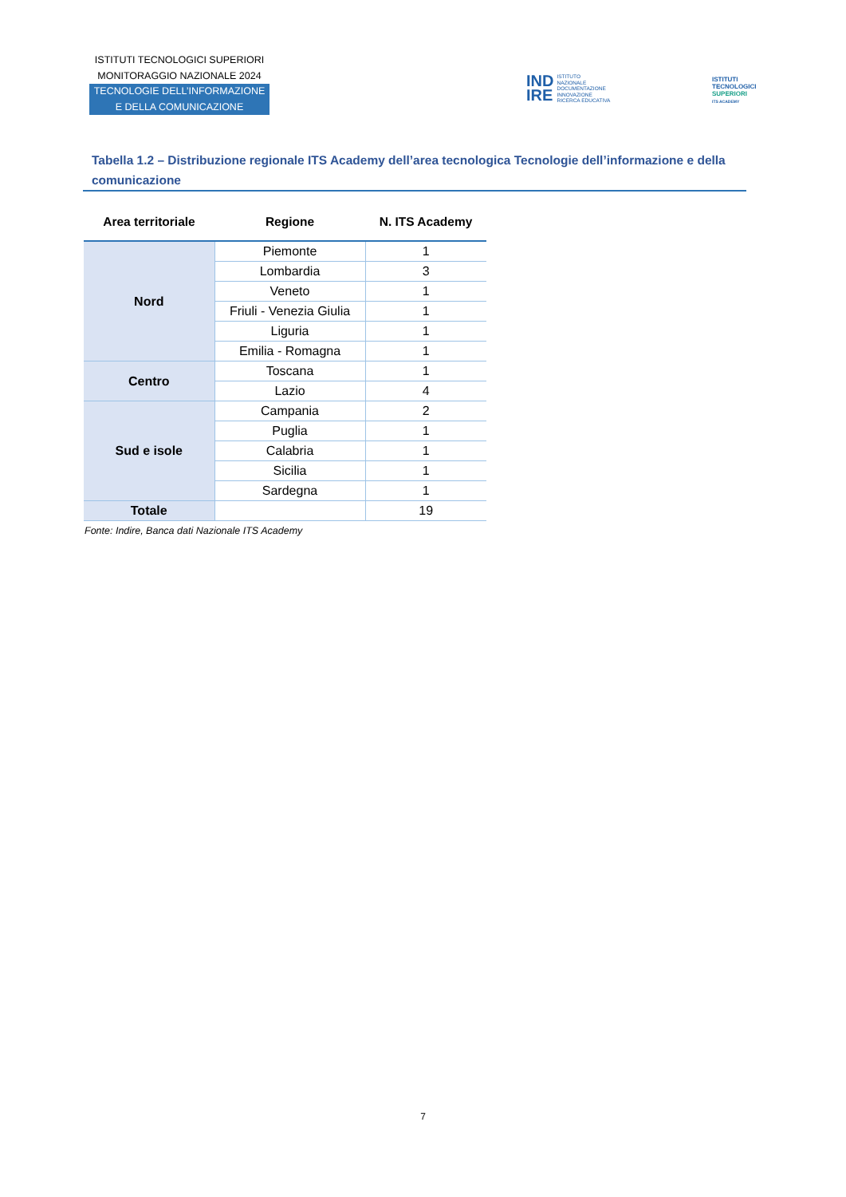ISTITUTI TECNOLOGICI SUPERIORI
MONITORAGGIO NAZIONALE 2024
TECNOLOGIE DELL’INFORMAZIONE
E DELLA COMUNICAZIONE
IND
IRE ISTITUTO
NAZIONALE
DOCUMENTAZIONE
INNOVAZIONE
RICERCA EDUCATIVA
ISTITUTI
TECNOLOGICI
SUPERIORI
ITS ACADEMY
Tabella 1.2 – Distribuzione regionale ITS Academy dell’area tecnologica Tecnologie dell’informazione e della comunicazione
| Area territoriale | Regione | N. ITS Academy |
| --- | --- | --- |
| Nord | Piemonte | 1 |
| | Lombardia | 3 |
| | Veneto | 1 |
| | Friuli - Venezia Giulia | 1 |
| | Liguria | 1 |
| | Emilia - Romagna | 1 |
| Centro | Toscana | 1 |
| | Lazio | 4 |
| Sud e isole | Campania | 2 |
| | Puglia | 1 |
| | Calabria | 1 |
| | Sicilia | 1 |
| | Sardegna | 1 |
| Totale | | 19 |
Fonte: Indire, Banca dati Nazionale ITS Academy
7